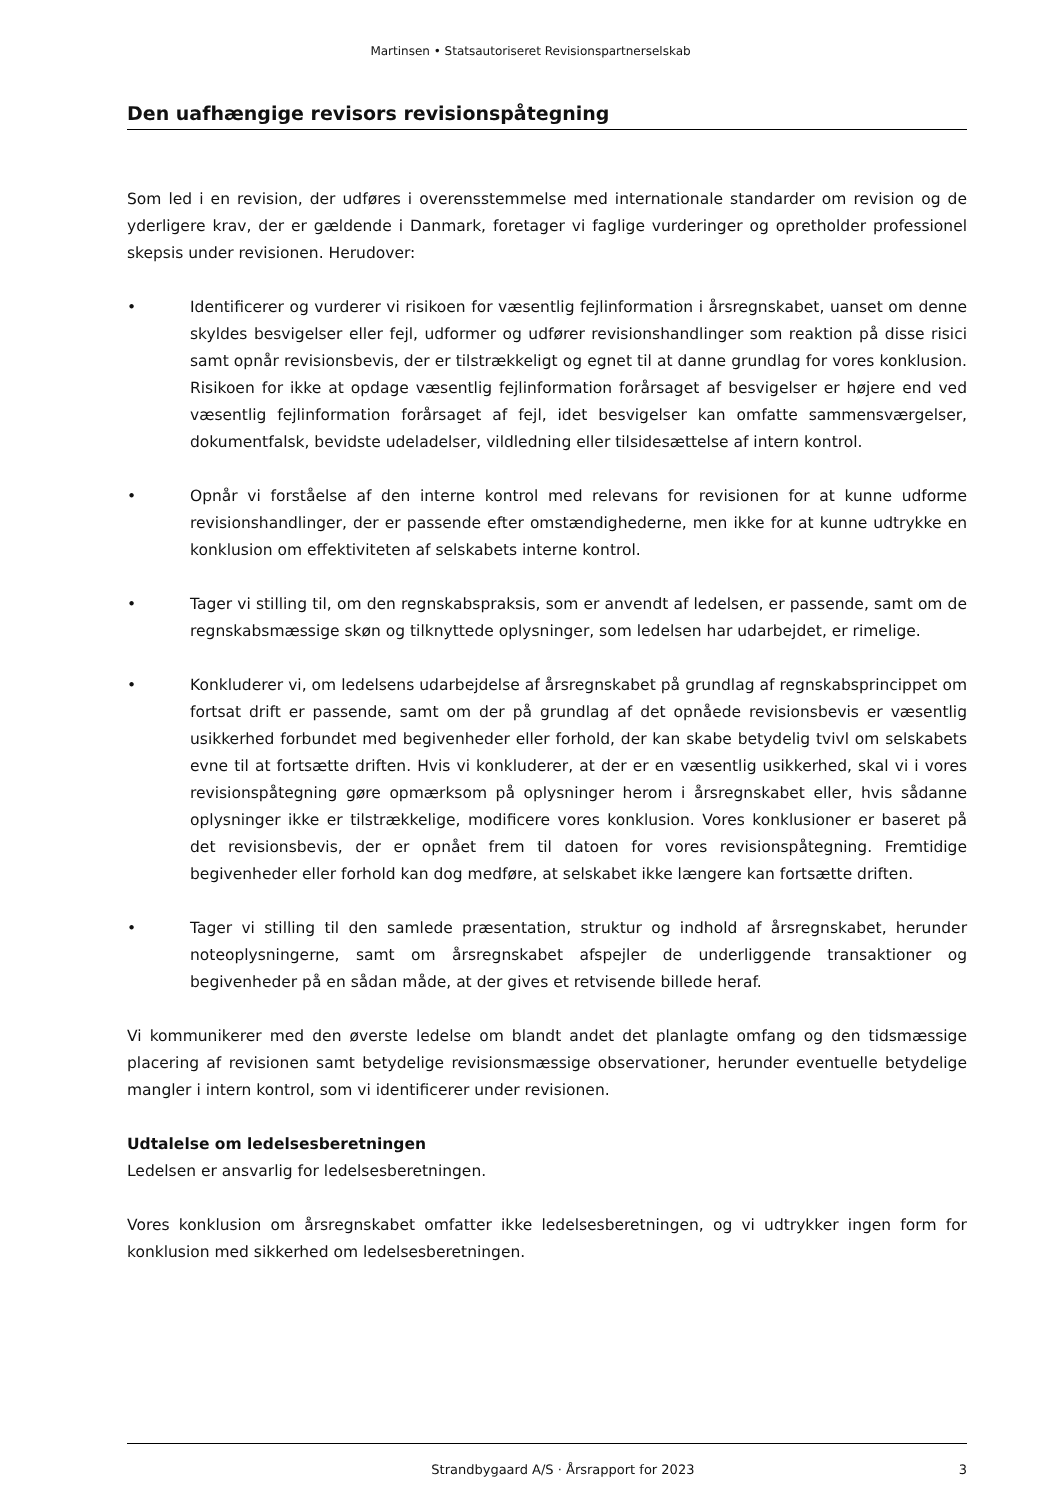Martinsen • Statsautoriseret Revisionspartnerselskab
Den uafhængige revisors revisionspåtegning
Som led i en revision, der udføres i overensstemmelse med internationale standarder om revision og de yderligere krav, der er gældende i Danmark, foretager vi faglige vurderinger og opretholder professionel skepsis under revisionen. Herudover:
• Identificerer og vurderer vi risikoen for væsentlig fejlinformation i årsregnskabet, uanset om denne skyldes besvigelser eller fejl, udformer og udfører revisionshandlinger som reaktion på disse risici samt opnår revisionsbevis, der er tilstrækkeligt og egnet til at danne grundlag for vores konklusion. Risikoen for ikke at opdage væsentlig fejlinformation forårsaget af besvigelser er højere end ved væsentlig fejlinformation forårsaget af fejl, idet besvigelser kan omfatte sammensværgelser, dokumentfalsk, bevidste udeladelser, vildledning eller tilsidesættelse af intern kontrol.
• Opnår vi forståelse af den interne kontrol med relevans for revisionen for at kunne udforme revisionshandlinger, der er passende efter omstændighederne, men ikke for at kunne udtrykke en konklusion om effektiviteten af selskabets interne kontrol.
• Tager vi stilling til, om den regnskabspraksis, som er anvendt af ledelsen, er passende, samt om de regnskabsmæssige skøn og tilknyttede oplysninger, som ledelsen har udarbejdet, er rimelige.
• Konkluderer vi, om ledelsens udarbejdelse af årsregnskabet på grundlag af regnskabsprincippet om fortsat drift er passende, samt om der på grundlag af det opnåede revisionsbevis er væsentlig usikkerhed forbundet med begivenheder eller forhold, der kan skabe betydelig tvivl om selskabets evne til at fortsætte driften. Hvis vi konkluderer, at der er en væsentlig usikkerhed, skal vi i vores revisionspåtegning gøre opmærksom på oplysninger herom i årsregnskabet eller, hvis sådanne oplysninger ikke er tilstrækkelige, modificere vores konklusion. Vores konklusioner er baseret på det revisionsbevis, der er opnået frem til datoen for vores revisionspåtegning. Fremtidige begivenheder eller forhold kan dog medføre, at selskabet ikke længere kan fortsætte driften.
• Tager vi stilling til den samlede præsentation, struktur og indhold af årsregnskabet, herunder noteoplysningerne, samt om årsregnskabet afspejler de underliggende transaktioner og begivenheder på en sådan måde, at der gives et retvisende billede heraf.
Vi kommunikerer med den øverste ledelse om blandt andet det planlagte omfang og den tidsmæssige placering af revisionen samt betydelige revisionsmæssige observationer, herunder eventuelle betydelige mangler i intern kontrol, som vi identificerer under revisionen.
Udtalelse om ledelsesberetningen
Ledelsen er ansvarlig for ledelsesberetningen.
Vores konklusion om årsregnskabet omfatter ikke ledelsesberetningen, og vi udtrykker ingen form for konklusion med sikkerhed om ledelsesberetningen.
Strandbygaard A/S · Årsrapport for 2023 3